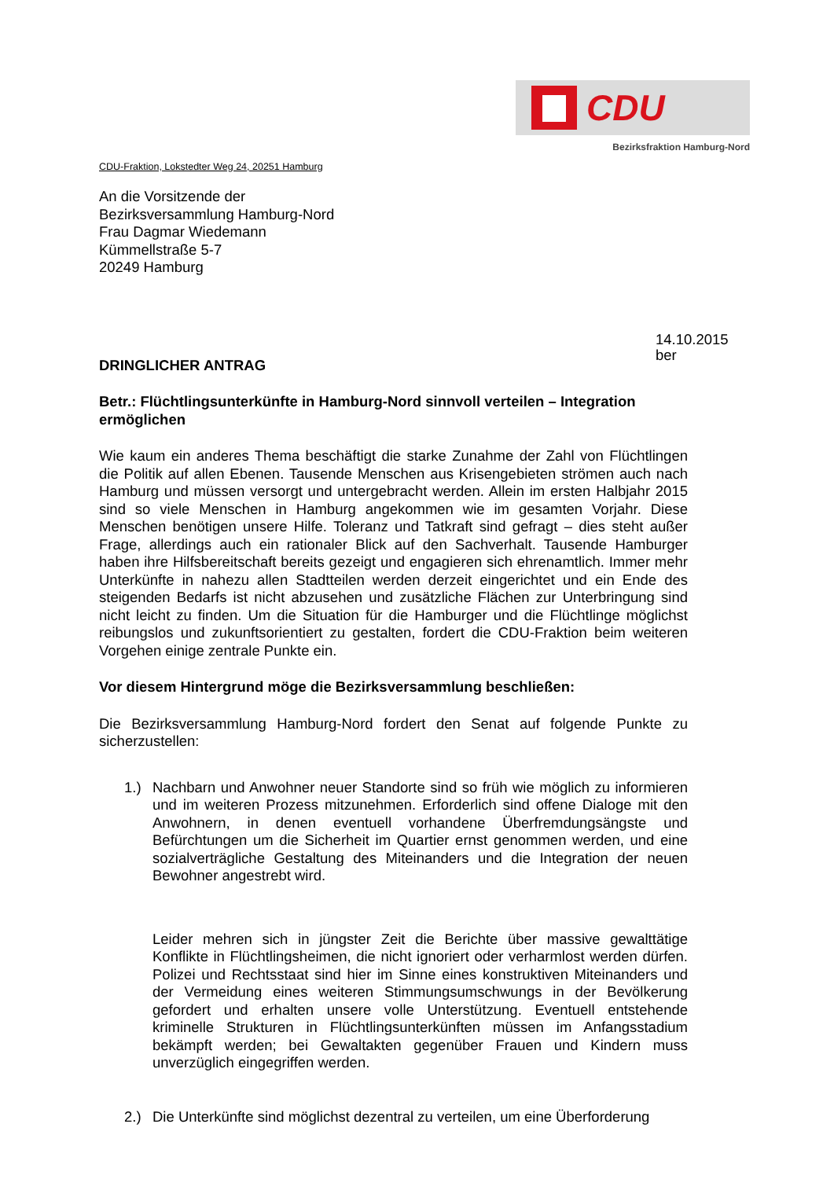CDU
Bezirksfraktion Hamburg-Nord
CDU-Fraktion, Lokstedter Weg 24, 20251 Hamburg
An die Vorsitzende der
Bezirksversammlung Hamburg-Nord
Frau Dagmar Wiedemann
Kümmellstraße 5-7
20249 Hamburg
14.10.2015
ber
DRINGLICHER ANTRAG
Betr.: Flüchtlingsunterkünfte in Hamburg-Nord sinnvoll verteilen – Integration ermöglichen
Wie kaum ein anderes Thema beschäftigt die starke Zunahme der Zahl von Flüchtlingen die Politik auf allen Ebenen. Tausende Menschen aus Krisengebieten strömen auch nach Hamburg und müssen versorgt und untergebracht werden. Allein im ersten Halbjahr 2015 sind so viele Menschen in Hamburg angekommen wie im gesamten Vorjahr. Diese Menschen benötigen unsere Hilfe. Toleranz und Tatkraft sind gefragt – dies steht außer Frage, allerdings auch ein rationaler Blick auf den Sachverhalt. Tausende Hamburger haben ihre Hilfsbereitschaft bereits gezeigt und engagieren sich ehrenamtlich. Immer mehr Unterkünfte in nahezu allen Stadtteilen werden derzeit eingerichtet und ein Ende des steigenden Bedarfs ist nicht abzusehen und zusätzliche Flächen zur Unterbringung sind nicht leicht zu finden. Um die Situation für die Hamburger und die Flüchtlinge möglichst reibungslos und zukunftsorientiert zu gestalten, fordert die CDU-Fraktion beim weiteren Vorgehen einige zentrale Punkte ein.
Vor diesem Hintergrund möge die Bezirksversammlung beschließen:
Die Bezirksversammlung Hamburg-Nord fordert den Senat auf folgende Punkte zu sicherzustellen:
1.) Nachbarn und Anwohner neuer Standorte sind so früh wie möglich zu informieren und im weiteren Prozess mitzunehmen. Erforderlich sind offene Dialoge mit den Anwohnern, in denen eventuell vorhandene Überfremdungsängste und Befürchtungen um die Sicherheit im Quartier ernst genommen werden, und eine sozialverträgliche Gestaltung des Miteinanders und die Integration der neuen Bewohner angestrebt wird.
Leider mehren sich in jüngster Zeit die Berichte über massive gewalttätige Konflikte in Flüchtlingsheimen, die nicht ignoriert oder verharmlost werden dürfen. Polizei und Rechtsstaat sind hier im Sinne eines konstruktiven Miteinanders und der Vermeidung eines weiteren Stimmungsumschwungs in der Bevölkerung gefordert und erhalten unsere volle Unterstützung. Eventuell entstehende kriminelle Strukturen in Flüchtlingsunterkünften müssen im Anfangsstadium bekämpft werden; bei Gewaltakten gegenüber Frauen und Kindern muss unverzüglich eingegriffen werden.
2.) Die Unterkünfte sind möglichst dezentral zu verteilen, um eine Überforderung